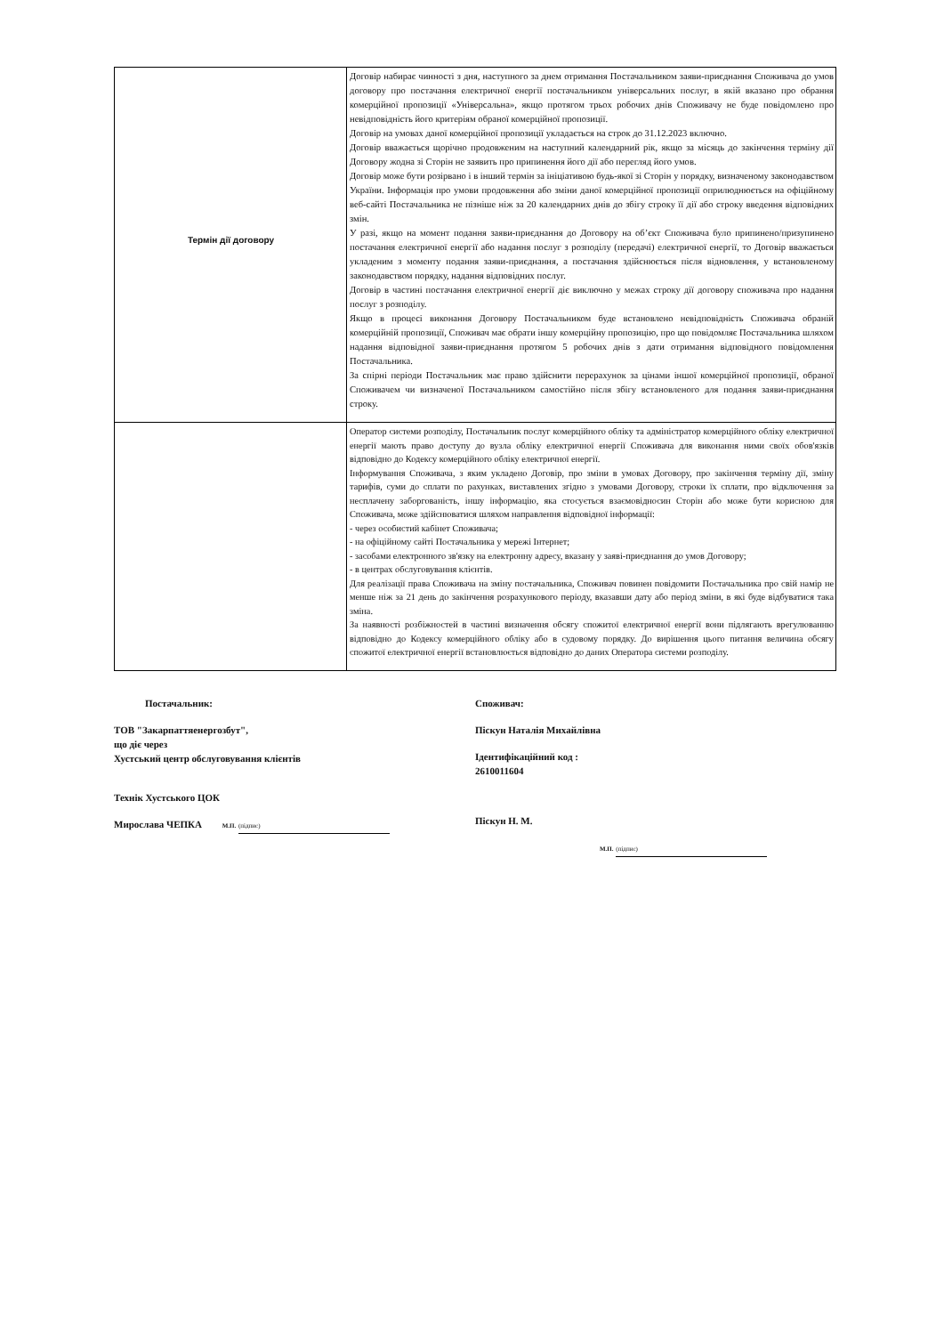| Термін дії договору | Договір набирає чинності з дня, наступного за днем отримання Постачальником заяви-приєднання Споживача до умов договору про постачання електричної енергії постачальником універсальних послуг, в якій вказано про обрання комерційної пропозиції «Універсальна», якщо протягом трьох робочих днів Споживачу не буде повідомлено про невідповідність його критеріям обраної комерційної пропозиції. Договір на умовах даної комерційної пропозиції укладається на строк до 31.12.2023 включно. Договір вважається щорічно продовженим на наступний календарний рік, якщо за місяць до закінчення терміну дії Договору жодна зі Сторін не заявить про припинення його дії або перегляд його умов. Договір може бути розірвано і в інший термін за ініціативою будь-якої зі Сторін у порядку, визначеному законодавством України. Інформація про умови продовження або зміни даної комерційної пропозиції оприлюднюється на офіційному веб-сайті Постачальника не пізніше ніж за 20 календарних днів до збігу строку її дії або строку введення відповідних змін. У разі, якщо на момент подання заяви-приєднання до Договору на об’єкт Споживача було припинено/призупинено постачання електричної енергії або надання послуг з розподілу (передачі) електричної енергії, то Договір вважається укладеним з моменту подання заяви-приєднання, а постачання здійснюється після відновлення, у встановленому законодавством порядку, надання відповідних послуг. Договір в частині постачання електричної енергії діє виключно у межах строку дії договору споживача про надання послуг з розподілу. Якщо в процесі виконання Договору Постачальником буде встановлено невідповідність Споживача обраній комерційній пропозиції, Споживач має обрати іншу комерційну пропозицію, про що повідомляє Постачальника шляхом надання відповідної заяви-приєднання протягом 5 робочих днів з дати отримання відповідного повідомлення Постачальника. За спірні періоди Постачальник має право здійснити перерахунок за цінами іншої комерційної пропозиції, обраної Споживачем чи визначеної Постачальником самостійно після збігу встановленого для подання заяви-приєднання строку. |
| | Оператор системи розподілу, Постачальник послуг комерційного обліку та адміністратор комерційного обліку електричної енергії мають право доступу до вузла обліку електричної енергії Споживача для виконання ними своїх обов'язків відповідно до Кодексу комерційного обліку електричної енергії. Інформування Споживача, з яким укладено Договір, про зміни в умовах Договору, про закінчення терміну дії, зміну тарифів, суми до сплати по рахунках, виставлених згідно з умовами Договору, строки їх сплати, про відключення за несплачену заборгованість, іншу інформацію, яка стосується взаємовідносин Сторін або може бути корисною для Споживача, може здійснюватися шляхом направлення відповідної інформації: - через особистий кабінет Споживача; - на офіційному сайті Постачальника у мережі Інтернет; - засобами електронного зв'язку на електронну адресу, вказану у заяві-приєднання до умов Договору; - в центрах обслуговування клієнтів. Для реалізації права Споживача на зміну постачальника, Споживач повинен повідомити Постачальника про свій намір не менше ніж за 21 день до закінчення розрахункового періоду, вказавши дату або період зміни, в які буде відбуватися така зміна. За наявності розбіжностей в частині визначення обсягу спожитої електричної енергії вони підлягають врегулюванню відповідно до Кодексу комерційного обліку або в судовому порядку. До вирішення цього питання величина обсягу спожитої електричної енергії встановлюється відповідно до даних Оператора системи розподілу. |
Постачальник:
ТОВ "Закарпаттяенергозбут",
що діє через
Хустський центр обслуговування клієнтів
Технік Хустського ЦОК
Мирослава ЧЕПКА М.П. (підпис)
Споживач:
Піскун Наталія Михайлівна
Ідентифікаційний код :
2610011604
Піскун Н. М.
М.П. (підпис)